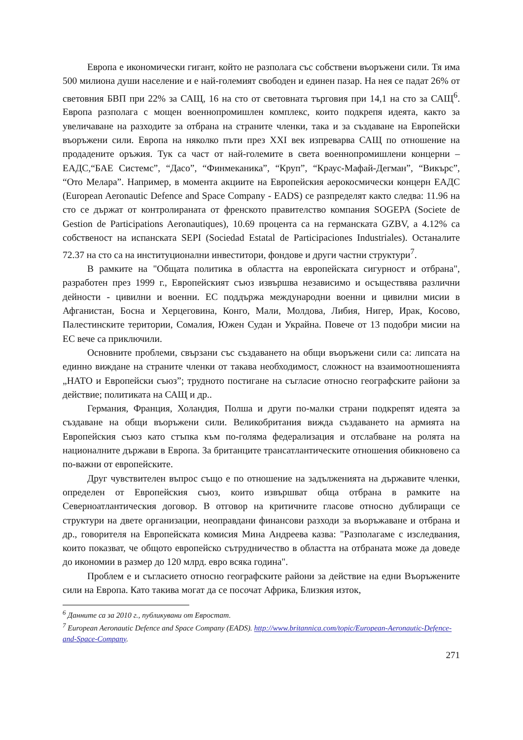Европа е икономически гигант, който не разполага със собствени въоръжени сили. Тя има 500 милиона души население и е най-големият свободен и единен пазар. На нея се падат 26% от световния БВП при 22% за САЩ, 16 на сто от световната търговия при 14,1 на сто за САЩ<sup>6</sup>. Европа разполага с мощен военнопромишлен комплекс, които подкрепя идеята, както за увеличаване на разходите за отбрана на страните членки, така и за създаване на Европейски въоръжени сили. Европа на няколко пъти през XXI век изпреварва САЩ по отношение на продадените оръжия. Тук са част от най-големите в света военнопромишлени концерни – ЕАДС,“БАЕ Системс”, “Дасо”, “Финмеканика”, “Круп”, “Краус-Мафай-Дегман”, “Викърс”, “Ото Мелара”. Например, в момента акциите на Европейския аерокосмически концерн ЕАДС (European Aeronautic Defence and Space Company - EADS) се разпределят както следва: 11.96 на сто се държат от контролираната от френското правителство компания SOGEPA (Societe de Gestion de Participations Aeronautiques), 10.69 процента са на германската GZBV, а 4.12% са собственост на испанската SEPI (Sociedad Estatal de Participaciones Industriales). Останалите 72.37 на сто са на институционални инвеститори, фондове и други частни структури<sup>7</sup>.
В рамките на "Общата политика в областта на европейската сигурност и отбрана", разработен през 1999 г., Европейският съюз извършва независимо и осъществява различни дейности - цивилни и военни. ЕС поддържа международни военни и цивилни мисии в Афганистан, Босна и Херцеговина, Конго, Мали, Молдова, Либия, Нигер, Ирак, Косово, Палестинските територии, Сомалия, Южен Судан и Украйна. Повече от 13 подобри мисии на ЕС вече са приключили.
Основните проблеми, свързани със създаването на общи въоръжени сили са: липсата на единно виждане на страните членки от такава необходимост, сложност на взаимоотношенията „НАТО и Европейски съюз”; трудното постигане на съгласие относно географските райони за действие; политиката на САЩ и др..
Германия, Франция, Холандия, Полша и други по-малки страни подкрепят идеята за създаване на общи въоръжени сили. Великобритания вижда създаването на армията на Европейския съюз като стъпка към по-голяма федерализация и отслабване на ролята на националните държави в Европа. За британците трансатлантическите отношения обикновено са по-важни от европейските.
Друг чувствителен въпрос също е по отношение на задълженията на държавите членки, определен от Европейския съюз, които извършват обща отбрана в рамките на Северноатлантическия договор. В отговор на критичните гласове относно дублиращи се структури на двете организации, неоправдани финансови разходи за въоръжаване и отбрана и др., говорителя на Европейската комисия Мина Андреева казва: "Разполагаме с изследвания, които показват, че общото европейско сътрудничество в областта на отбраната може да доведе до икономии в размер до 120 млрд. евро всяка година".
Проблем е и съгласието относно географските райони за действие на едни Въоръжените сили на Европа. Като такива могат да се посочат Африка, Близкия изток,
<sup>6</sup> Данните са за 2010 г., публикувани от Евростат.
<sup>7</sup> European Aeronautic Defence and Space Company (EADS). http://www.britannica.com/topic/European-Aeronautic-Defence-and-Space-Company.
271